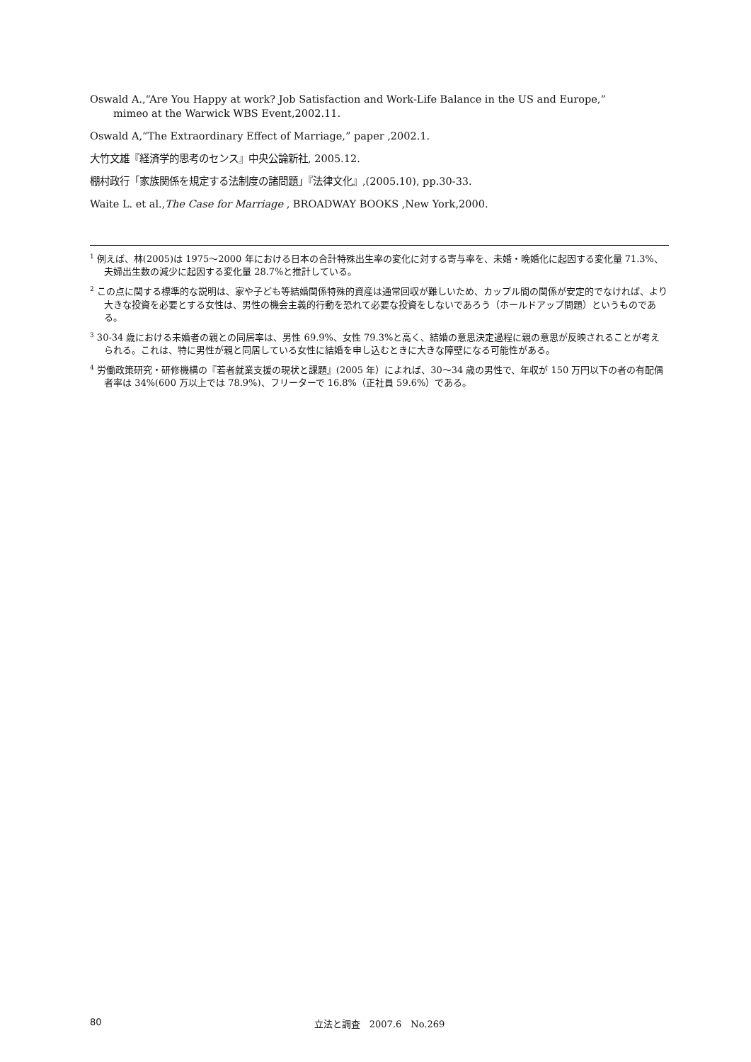Oswald A.,“Are You Happy at work? Job Satisfaction and Work-Life Balance in the US and Europe,”
mimeo at the Warwick WBS Event,2002.11.
Oswald A,“The Extraordinary Effect of Marriage,” paper ,2002.1.
大竹文雄『経済学的思考のセンス』中央公論新社, 2005.12.
棚村政行「家族関係を規定する法制度の諸問題」『法律文化』,(2005.10), pp.30-33.
Waite L. et al.,The Case for Marriage , BROADWAY BOOKS ,New York,2000.
<sup>1</sup> 例えば、林(2005)は 1975～2000 年における日本の合計特殊出生率の変化に対する寄与率を、未婚・晩婚化に起因する変化量 71.3%、夫婦出生数の減少に起因する変化量 28.7%と推計している。
<sup>2</sup> この点に関する標準的な説明は、家や子ども等結婚関係特殊的資産は通常回収が難しいため、カップル間の関係が安定的でなければ、より大きな投資を必要とする女性は、男性の機会主義的行動を恐れて必要な投資をしないであろう（ホールドアップ問題）というものである。
<sup>3</sup> 30-34 歳における未婚者の親との同居率は、男性 69.9%、女性 79.3%と高く、結婚の意思決定過程に親の意思が反映されることが考えられる。これは、特に男性が親と同居している女性に結婚を申し込むときに大きな障壁になる可能性がある。
<sup>4</sup> 労働政策研究・研修機構の『若者就業支援の現状と課題』(2005 年）によれば、30～34 歳の男性で、年収が 150 万円以下の者の有配偶者率は 34%(600 万以上では 78.9%)、フリーターで 16.8%（正社員 59.6%）である。
80
立法と調査　2007.6　No.269